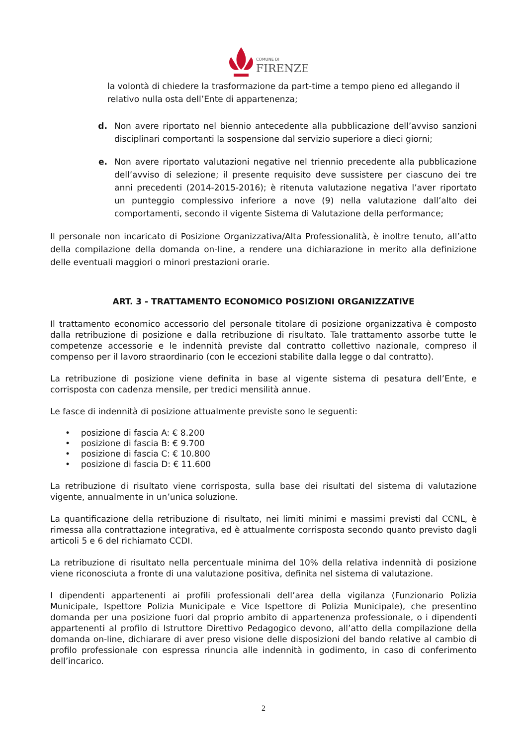COMUNE DI
FIRENZE
la volontà di chiedere la trasformazione da part-time a tempo pieno ed allegando il relativo nulla osta dell’Ente di appartenenza;
d. Non avere riportato nel biennio antecedente alla pubblicazione dell’avviso sanzioni disciplinari comportanti la sospensione dal servizio superiore a dieci giorni;
e. Non avere riportato valutazioni negative nel triennio precedente alla pubblicazione dell’avviso di selezione; il presente requisito deve sussistere per ciascuno dei tre anni precedenti (2014-2015-2016); è ritenuta valutazione negativa l’aver riportato un punteggio complessivo inferiore a nove (9) nella valutazione dall’alto dei comportamenti, secondo il vigente Sistema di Valutazione della performance;
Il personale non incaricato di Posizione Organizzativa/Alta Professionalità, è inoltre tenuto, all’atto della compilazione della domanda on-line, a rendere una dichiarazione in merito alla definizione delle eventuali maggiori o minori prestazioni orarie.
ART. 3 - TRATTAMENTO ECONOMICO POSIZIONI ORGANIZZATIVE
Il trattamento economico accessorio del personale titolare di posizione organizzativa è composto dalla retribuzione di posizione e dalla retribuzione di risultato. Tale trattamento assorbe tutte le competenze accessorie e le indennità previste dal contratto collettivo nazionale, compreso il compenso per il lavoro straordinario (con le eccezioni stabilite dalla legge o dal contratto).
La retribuzione di posizione viene definita in base al vigente sistema di pesatura dell’Ente, e corrisposta con cadenza mensile, per tredici mensilità annue.
Le fasce di indennità di posizione attualmente previste sono le seguenti:
• posizione di fascia A: € 8.200
• posizione di fascia B: € 9.700
• posizione di fascia C: € 10.800
• posizione di fascia D: € 11.600
La retribuzione di risultato viene corrisposta, sulla base dei risultati del sistema di valutazione vigente, annualmente in un’unica soluzione.
La quantificazione della retribuzione di risultato, nei limiti minimi e massimi previsti dal CCNL, è rimessa alla contrattazione integrativa, ed è attualmente corrisposta secondo quanto previsto dagli articoli 5 e 6 del richiamato CCDI.
La retribuzione di risultato nella percentuale minima del 10% della relativa indennità di posizione viene riconosciuta a fronte di una valutazione positiva, definita nel sistema di valutazione.
I dipendenti appartenenti ai profili professionali dell’area della vigilanza (Funzionario Polizia Municipale, Ispettore Polizia Municipale e Vice Ispettore di Polizia Municipale), che presentino domanda per una posizione fuori dal proprio ambito di appartenenza professionale, o i dipendenti appartenenti al profilo di Istruttore Direttivo Pedagogico devono, all’atto della compilazione della domanda on-line, dichiarare di aver preso visione delle disposizioni del bando relative al cambio di profilo professionale con espressa rinuncia alle indennità in godimento, in caso di conferimento dell’incarico.
2